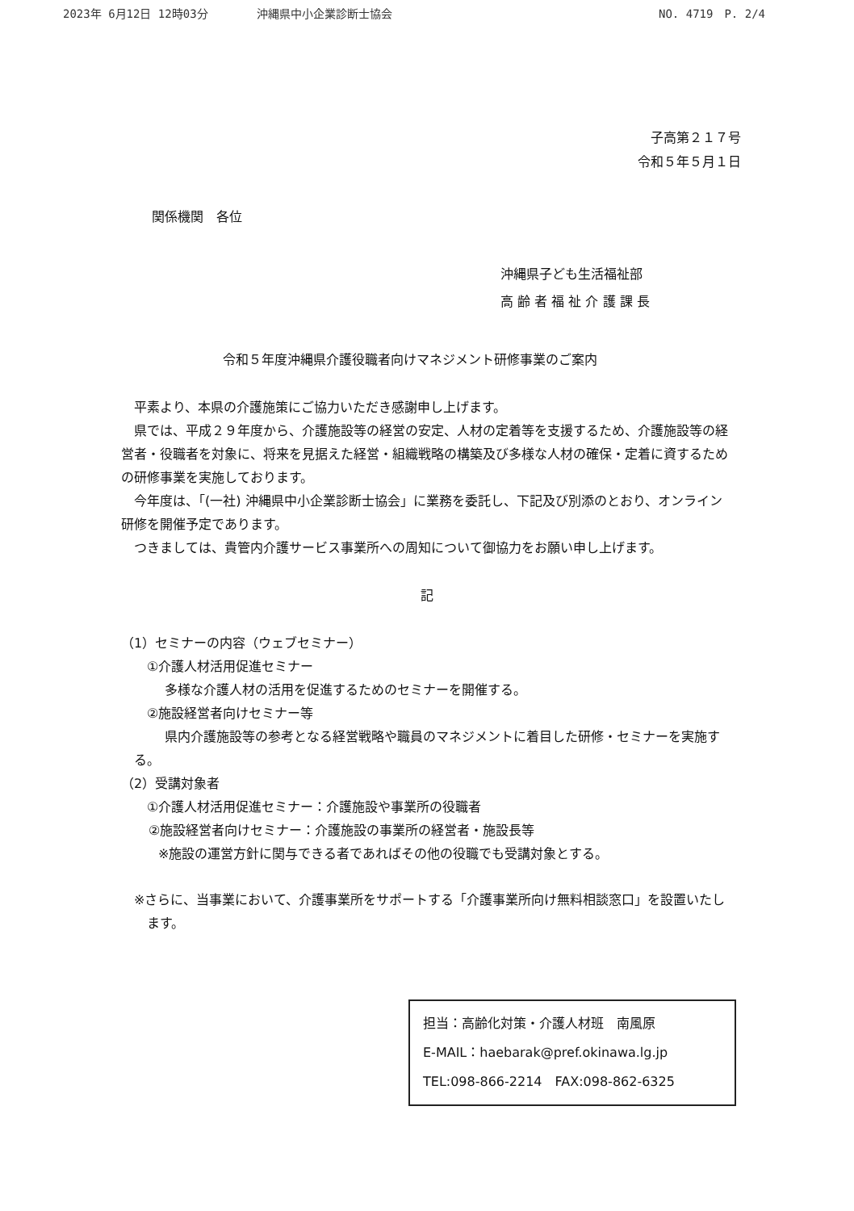2023年 6月12日 12時03分 沖縄県中小企業診断士協会
NO. 4719　P. 2/4
子高第２１７号
令和５年５月１日
関係機関　各位
沖縄県子ども生活福祉部
高 齢 者 福 祉 介 護 課 長
令和５年度沖縄県介護役職者向けマネジメント研修事業のご案内
　平素より、本県の介護施策にご協力いただき感謝申し上げます。
　県では、平成２９年度から、介護施設等の経営の安定、人材の定着等を支援するため、介護施設等の経営者・役職者を対象に、将来を見据えた経営・組織戦略の構築及び多様な人材の確保・定着に資するための研修事業を実施しております。
　今年度は、「(一社) 沖縄県中小企業診断士協会」に業務を委託し、下記及び別添のとおり、オンライン研修を開催予定であります。
　つきましては、貴管内介護サービス事業所への周知について御協力をお願い申し上げます。
記
（1）セミナーの内容（ウェブセミナー）
①介護人材活用促進セミナー
多様な介護人材の活用を促進するためのセミナーを開催する。
②施設経営者向けセミナー等
県内介護施設等の参考となる経営戦略や職員のマネジメントに着目した研修・セミナーを実施する。
（2）受講対象者
①介護人材活用促進セミナー：介護施設や事業所の役職者
②施設経営者向けセミナー：介護施設の事業所の経営者・施設長等
※施設の運営方針に関与できる者であればその他の役職でも受講対象とする。
※さらに、当事業において、介護事業所をサポートする「介護事業所向け無料相談窓口」を設置いたします。
担当：高齢化対策・介護人材班　南風原
E-MAIL：haebarak@pref.okinawa.lg.jp
TEL:098-866-2214　FAX:098-862-6325